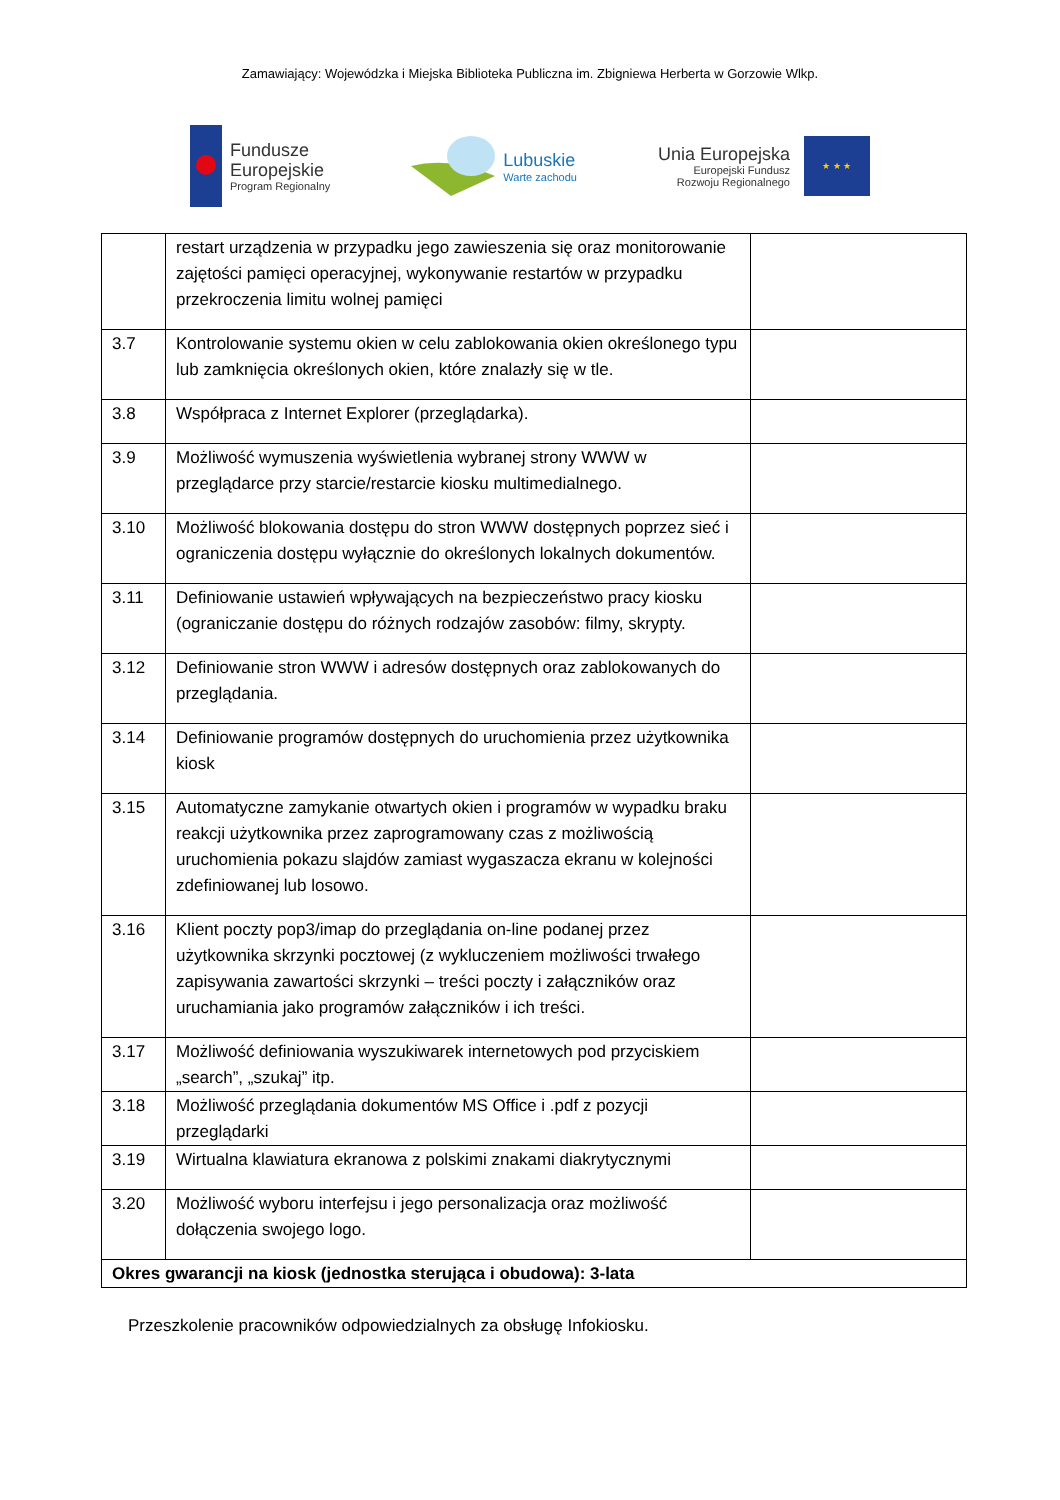Zamawiający: Wojewódzka i Miejska Biblioteka Publiczna im. Zbigniewa Herberta w Gorzowie Wlkp.
Fundusze
Europejskie
Program Regionalny
Lubuskie
Warte zachodu
Unia Europejska
Europejski Fundusz
Rozwoju Regionalnego
★ ★ ★
| | restart urządzenia w przypadku jego zawieszenia się oraz monitorowanie zajętości pamięci operacyjnej, wykonywanie restartów w przypadku przekroczenia limitu wolnej pamięci | |
| 3.7 | Kontrolowanie systemu okien w celu zablokowania okien określonego typu lub zamknięcia określonych okien, które znalazły się w tle. | |
| 3.8 | Współpraca z Internet Explorer (przeglądarka). | |
| 3.9 | Możliwość wymuszenia wyświetlenia wybranej strony WWW w przeglądarce przy starcie/restarcie kiosku multimedialnego. | |
| 3.10 | Możliwość blokowania dostępu do stron WWW dostępnych poprzez sieć i ograniczenia dostępu wyłącznie do określonych lokalnych dokumentów. | |
| 3.11 | Definiowanie ustawień wpływających na bezpieczeństwo pracy kiosku (ograniczanie dostępu do różnych rodzajów zasobów: filmy, skrypty. | |
| 3.12 | Definiowanie stron WWW i adresów dostępnych oraz zablokowanych do przeglądania. | |
| 3.14 | Definiowanie programów dostępnych do uruchomienia przez użytkownika kiosk | |
| 3.15 | Automatyczne zamykanie otwartych okien i programów w wypadku braku reakcji użytkownika przez zaprogramowany czas z możliwością uruchomienia pokazu slajdów zamiast wygaszacza ekranu w kolejności zdefiniowanej lub losowo. | |
| 3.16 | Klient poczty pop3/imap do przeglądania on-line podanej przez użytkownika skrzynki pocztowej (z wykluczeniem możliwości trwałego zapisywania zawartości skrzynki – treści poczty i załączników oraz uruchamiania jako programów załączników i ich treści. | |
| 3.17 | Możliwość definiowania wyszukiwarek internetowych pod przyciskiem „search”, „szukaj” itp. | |
| 3.18 | Możliwość przeglądania dokumentów MS Office i .pdf z pozycji przeglądarki | |
| 3.19 | Wirtualna klawiatura ekranowa z polskimi znakami diakrytycznymi | |
| 3.20 | Możliwość wyboru interfejsu i jego personalizacja oraz możliwość dołączenia swojego logo. | |
| Okres gwarancji na kiosk (jednostka sterująca i obudowa): 3-lata | | |
Przeszkolenie pracowników odpowiedzialnych za obsługę Infokiosku.